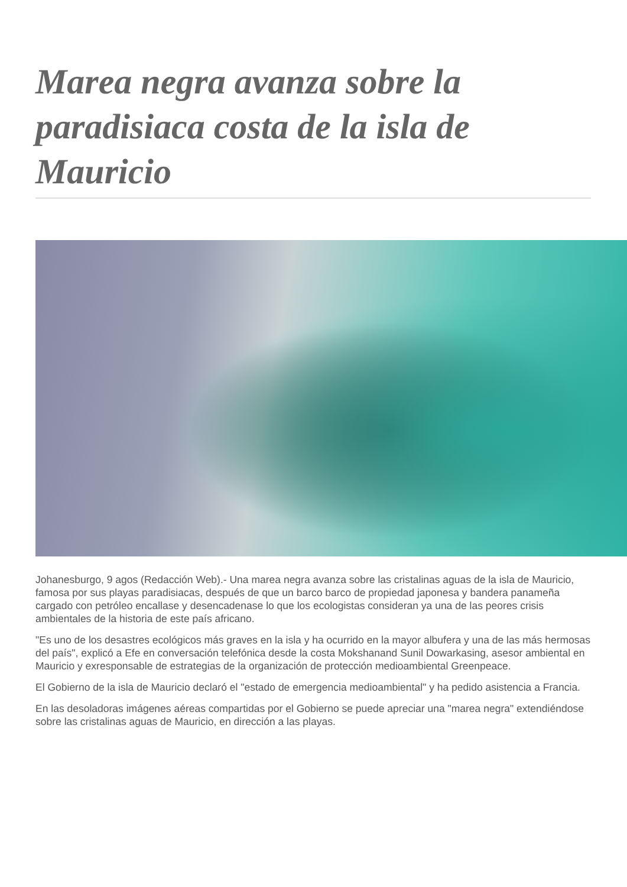Marea negra avanza sobre la paradisiaca costa de la isla de Mauricio
Johanesburgo, 9 agos (Redacción Web).- Una marea negra avanza sobre las cristalinas aguas de la isla de Mauricio, famosa por sus playas paradisiacas, después de que un barco barco de propiedad japonesa y bandera panameña cargado con petróleo encallase y desencadenase lo que los ecologistas consideran ya una de las peores crisis ambientales de la historia de este país africano.
"Es uno de los desastres ecológicos más graves en la isla y ha ocurrido en la mayor albufera y una de las más hermosas del país", explicó a Efe en conversación telefónica desde la costa Mokshanand Sunil Dowarkasing, asesor ambiental en Mauricio y exresponsable de estrategias de la organización de protección medioambiental Greenpeace.
El Gobierno de la isla de Mauricio declaró el "estado de emergencia medioambiental" y ha pedido asistencia a Francia.
En las desoladoras imágenes aéreas compartidas por el Gobierno se puede apreciar una "marea negra" extendiéndose sobre las cristalinas aguas de Mauricio, en dirección a las playas.